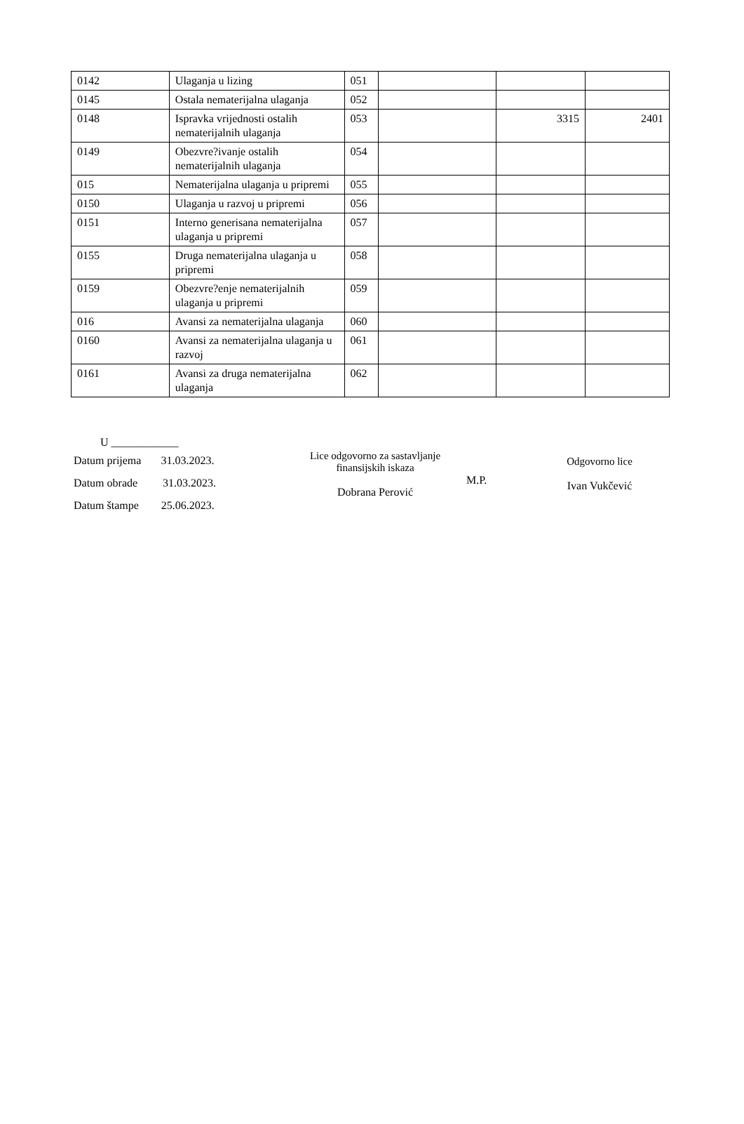| 0142 | Ulaganja u lizing | 051 | | | |
| 0145 | Ostala nematerijalna ulaganja | 052 | | | |
| 0148 | Ispravka vrijednosti ostalih nematerijalnih ulaganja | 053 | | 3315 | 2401 |
| 0149 | Obezvre?ivanje ostalih nematerijalnih ulaganja | 054 | | | |
| 015 | Nematerijalna ulaganja u pripremi | 055 | | | |
| 0150 | Ulaganja u razvoj u pripremi | 056 | | | |
| 0151 | Interno generisana nematerijalna ulaganja u pripremi | 057 | | | |
| 0155 | Druga nematerijalna ulaganja u pripremi | 058 | | | |
| 0159 | Obezvre?enje nematerijalnih ulaganja u pripremi | 059 | | | |
| 016 | Avansi za nematerijalna ulaganja | 060 | | | |
| 0160 | Avansi za nematerijalna ulaganja u razvoj | 061 | | | |
| 0161 | Avansi za druga nematerijalna ulaganja | 062 | | | |
U ____________
Datum prijema 31.03.2023.
Datum obrade 31.03.2023.
Datum štampe 25.06.2023.
Lice odgovorno za sastavljanje finansijskih iskaza
Dobrana Perović
M.P.
Odgovorno lice
Ivan Vukčević